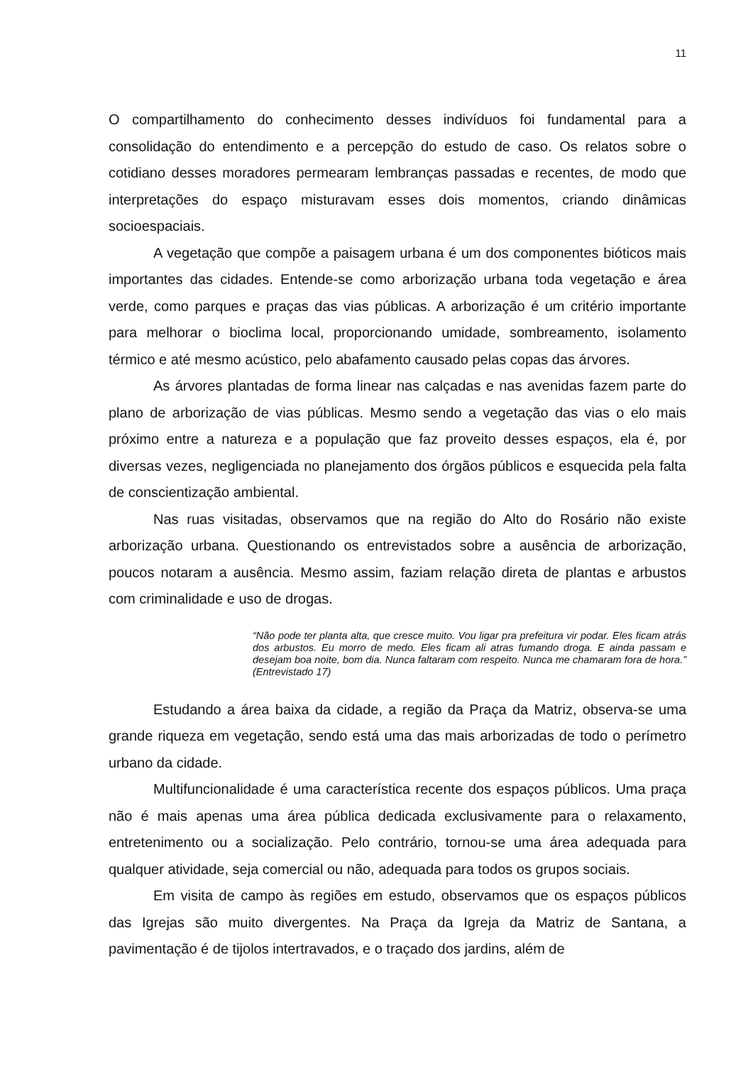11
O compartilhamento do conhecimento desses indivíduos foi fundamental para a consolidação do entendimento e a percepção do estudo de caso. Os relatos sobre o cotidiano desses moradores permearam lembranças passadas e recentes, de modo que interpretações do espaço misturavam esses dois momentos, criando dinâmicas socioespaciais.
A vegetação que compõe a paisagem urbana é um dos componentes bióticos mais importantes das cidades. Entende-se como arborização urbana toda vegetação e área verde, como parques e praças das vias públicas. A arborização é um critério importante para melhorar o bioclima local, proporcionando umidade, sombreamento, isolamento térmico e até mesmo acústico, pelo abafamento causado pelas copas das árvores.
As árvores plantadas de forma linear nas calçadas e nas avenidas fazem parte do plano de arborização de vias públicas. Mesmo sendo a vegetação das vias o elo mais próximo entre a natureza e a população que faz proveito desses espaços, ela é, por diversas vezes, negligenciada no planejamento dos órgãos públicos e esquecida pela falta de conscientização ambiental.
Nas ruas visitadas, observamos que na região do Alto do Rosário não existe arborização urbana. Questionando os entrevistados sobre a ausência de arborização, poucos notaram a ausência. Mesmo assim, faziam relação direta de plantas e arbustos com criminalidade e uso de drogas.
“Não pode ter planta alta, que cresce muito. Vou ligar pra prefeitura vir podar. Eles ficam atrás dos arbustos. Eu morro de medo. Eles ficam ali atras fumando droga. E ainda passam e desejam boa noite, bom dia. Nunca faltaram com respeito. Nunca me chamaram fora de hora.” (Entrevistado 17)
Estudando a área baixa da cidade, a região da Praça da Matriz, observa-se uma grande riqueza em vegetação, sendo está uma das mais arborizadas de todo o perímetro urbano da cidade.
Multifuncionalidade é uma característica recente dos espaços públicos. Uma praça não é mais apenas uma área pública dedicada exclusivamente para o relaxamento, entretenimento ou a socialização. Pelo contrário, tornou-se uma área adequada para qualquer atividade, seja comercial ou não, adequada para todos os grupos sociais.
Em visita de campo às regiões em estudo, observamos que os espaços públicos das Igrejas são muito divergentes. Na Praça da Igreja da Matriz de Santana, a pavimentação é de tijolos intertravados, e o traçado dos jardins, além de